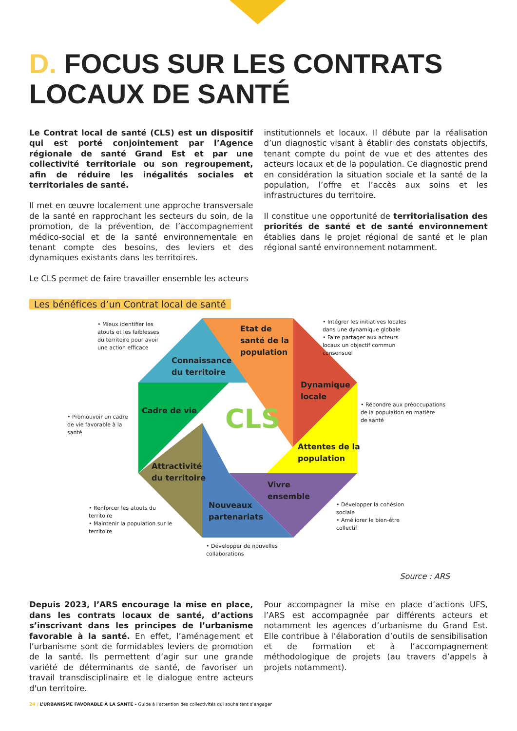D. FOCUS SUR LES CONTRATS LOCAUX DE SANTÉ
Le Contrat local de santé (CLS) est un dispositif qui est porté conjointement par l’Agence régionale de santé Grand Est et par une collectivité territoriale ou son regroupement, afin de réduire les inégalités sociales et territoriales de santé.
Il met en œuvre localement une approche transversale de la santé en rapprochant les secteurs du soin, de la promotion, de la prévention, de l’accompagnement médico-social et de la santé environnementale en tenant compte des besoins, des leviers et des dynamiques existants dans les territoires.
Le CLS permet de faire travailler ensemble les acteurs
institutionnels et locaux. Il débute par la réalisation d’un diagnostic visant à établir des constats objectifs, tenant compte du point de vue et des attentes des acteurs locaux et de la population. Ce diagnostic prend en considération la situation sociale et la santé de la population, l’offre et l’accès aux soins et les infrastructures du territoire.
Il constitue une opportunité de territorialisation des priorités de santé et de santé environnement établies dans le projet régional de santé et le plan régional santé environnement notamment.
Les bénéfices d’un Contrat local de santé
CLS
Connaissance
du territoire
Etat de
santé de la
population
Dynamique
locale
Attentes de la
population
Vivre
ensemble
Nouveaux
partenariats
Attractivité
du territoire
Cadre de vie
• Mieux identifier les
atouts et les faiblesses
du territoire pour avoir
une action efficace
• Intégrer les initiatives locales
dans une dynamique globale
• Faire partager aux acteurs
locaux un objectif commun
consensuel
• Promouvoir un cadre
de vie favorable à la
santé
• Répondre aux préoccupations
de la population en matière
de santé
• Renforcer les atouts du
territoire
• Maintenir la population sur le
territoire
• Développer la cohésion
sociale
• Améliorer le bien-être
collectif
• Développer de nouvelles
collaborations
Source : ARS
Depuis 2023, l’ARS encourage la mise en place, dans les contrats locaux de santé, d’actions s’inscrivant dans les principes de l’urbanisme favorable à la santé. En effet, l’aménagement et l’urbanisme sont de formidables leviers de promotion de la santé. Ils permettent d’agir sur une grande variété de déterminants de santé, de favoriser un travail transdisciplinaire et le dialogue entre acteurs d'un territoire.
Pour accompagner la mise en place d’actions UFS, l’ARS est accompagnée par différents acteurs et notamment les agences d’urbanisme du Grand Est. Elle contribue à l’élaboration d’outils de sensibilisation et de formation et à l’accompagnement méthodologique de projets (au travers d’appels à projets notamment).
24 / L’URBANISME FAVORABLE À LA SANTÉ - Guide à l’attention des collectivités qui souhaitent s’engager